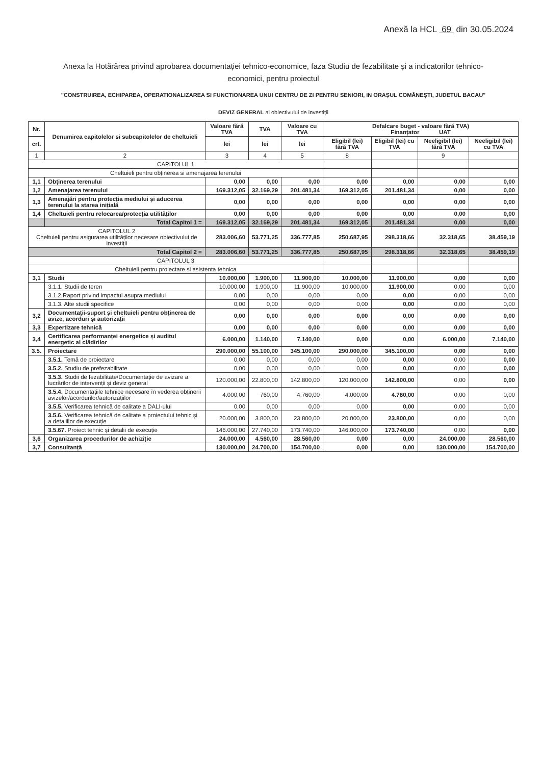Anexă la HCL 69 din 30.05.2024
Anexa la Hotărârea privind aprobarea documentației tehnico-economice, faza Studiu de fezabilitate și a indicatorilor tehnico-
economici, pentru proiectul
"CONSTRUIREA, ECHIPAREA, OPERATIONALIZAREA SI FUNCTIONAREA UNUI CENTRU DE ZI PENTRU SENIORI, IN ORAȘUL COMĂNEȘTI, JUDETUL BACAU"
DEVIZ GENERAL al obiectivului de investiții
| Nr. | Denumirea capitolelor si subcapitolelor de cheltuieli | Valoare fără TVA | TVA | Valoare cu TVA | Defalcare buget - valoare fără TVA) Finanțator UAT | | | |
| --- | --- | --- | --- | --- | --- | --- | --- | --- |
| crt. | | lei | lei | lei | Eligibil (lei) fără TVA | Eligibil (lei) cu TVA | Neeligibil (lei) fără TVA | Neeligibil (lei) cu TVA |
| 1 | 2 | 3 | 4 | 5 | 8 | | 9 | |
| CAPITOLUL 1 | | | | | | | | |
| Cheltuieli pentru obținerea si amenajarea terenului | | | | | | | | |
| 1,1 | Obținerea terenului | 0,00 | 0,00 | 0,00 | 0,00 | 0,00 | 0,00 | 0,00 |
| 1,2 | Amenajarea terenului | 169.312,05 | 32.169,29 | 201.481,34 | 169.312,05 | 201.481,34 | 0,00 | 0,00 |
| 1,3 | Amenajări pentru protecția mediului și aducerea terenului la starea inițială | 0,00 | 0,00 | 0,00 | 0,00 | 0,00 | 0,00 | 0,00 |
| 1,4 | Cheltuieli pentru relocarea/protecția utilităților | 0,00 | 0,00 | 0,00 | 0,00 | 0,00 | 0,00 | 0,00 |
| | Total Capitol 1 = | 169.312,05 | 32.169,29 | 201.481,34 | 169.312,05 | 201.481,34 | 0,00 | 0,00 |
| CAPITOLUL 2 Cheltuieli pentru asigurarea utilităților necesare obiectivului de investiții | | 283.006,60 | 53.771,25 | 336.777,85 | 250.687,95 | 298.318,66 | 32.318,65 | 38.459,19 |
| Total Capitol 2 = | | 283.006,60 | 53.771,25 | 336.777,85 | 250.687,95 | 298.318,66 | 32.318,65 | 38.459,19 |
| CAPITOLUL 3 | | | | | | | | |
| Cheltuieli pentru proiectare si asistenta tehnica | | | | | | | | |
| 3,1 | Studii | 10.000,00 | 1.900,00 | 11.900,00 | 10.000,00 | 11.900,00 | 0,00 | 0,00 |
| | 3.1.1. Studii de teren | 10.000,00 | 1.900,00 | 11.900,00 | 10.000,00 | 11.900,00 | 0,00 | 0,00 |
| | 3.1.2.Raport privind impactul asupra mediului | 0,00 | 0,00 | 0,00 | 0,00 | 0,00 | 0,00 | 0,00 |
| | 3.1.3. Alte studii specifice | 0,00 | 0,00 | 0,00 | 0,00 | 0,00 | 0,00 | 0,00 |
| 3,2 | Documentații-suport și cheltuieli pentru obținerea de avize, acorduri și autorizații | 0,00 | 0,00 | 0,00 | 0,00 | 0,00 | 0,00 | 0,00 |
| 3,3 | Expertizare tehnică | 0,00 | 0,00 | 0,00 | 0,00 | 0,00 | 0,00 | 0,00 |
| 3,4 | Certificarea performanței energetice și auditul energetic al clădirilor | 6.000,00 | 1.140,00 | 7.140,00 | 0,00 | 0,00 | 6.000,00 | 7.140,00 |
| 3.5. | Proiectare | 290.000,00 | 55.100,00 | 345.100,00 | 290.000,00 | 345.100,00 | 0,00 | 0,00 |
| | 3.5.1. Temă de proiectare | 0,00 | 0,00 | 0,00 | 0,00 | 0,00 | 0,00 | 0,00 |
| | 3.5.2. Studiu de prefezabilitate | 0,00 | 0,00 | 0,00 | 0,00 | 0,00 | 0,00 | 0,00 |
| | 3.5.3. Studii de fezabilitate/Documentație de avizare a lucrărilor de intervenții și deviz general | 120.000,00 | 22.800,00 | 142.800,00 | 120.000,00 | 142.800,00 | 0,00 | 0,00 |
| | 3.5.4. Documentațiile tehnice necesare în vederea obținerii avizelor/acordurilor/autorizațiilor | 4.000,00 | 760,00 | 4.760,00 | 4.000,00 | 4.760,00 | 0,00 | 0,00 |
| | 3.5.5. Verificarea tehnică de calitate a DALI-ului | 0,00 | 0,00 | 0,00 | 0,00 | 0,00 | 0,00 | 0,00 |
| | 3.5.6. Verificarea tehnică de calitate a proiectului tehnic și a detaliilor de execuție | 20.000,00 | 3.800,00 | 23.800,00 | 20.000,00 | 23.800,00 | 0,00 | 0,00 |
| | 3.5.67. Proiect tehnic și detalii de execuție | 146.000,00 | 27.740,00 | 173.740,00 | 146.000,00 | 173.740,00 | 0,00 | 0,00 |
| 3,6 | Organizarea procedurilor de achiziție | 24.000,00 | 4.560,00 | 28.560,00 | 0,00 | 0,00 | 24.000,00 | 28.560,00 |
| 3,7 | Consultanță | 130.000,00 | 24.700,00 | 154.700,00 | 0,00 | 0,00 | 130.000,00 | 154.700,00 |